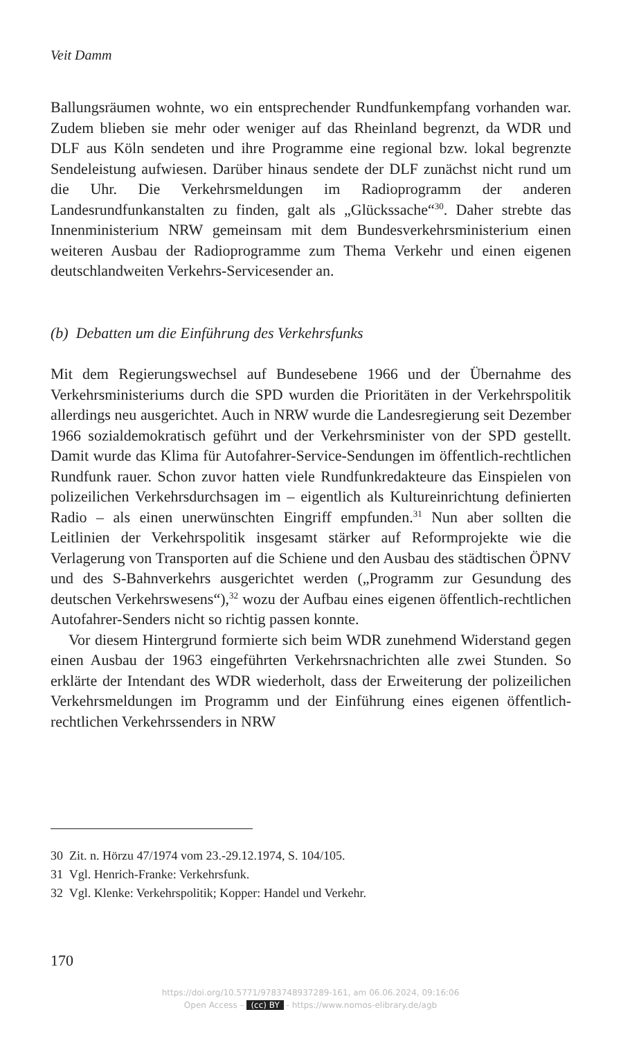Veit Damm
Ballungsräumen wohnte, wo ein entsprechender Rundfunkempfang vorhanden war. Zudem blieben sie mehr oder weniger auf das Rheinland begrenzt, da WDR und DLF aus Köln sendeten und ihre Programme eine regional bzw. lokal begrenzte Sendeleistung aufwiesen. Darüber hinaus sendete der DLF zunächst nicht rund um die Uhr. Die Verkehrsmeldungen im Radioprogramm der anderen Landesrundfunkanstalten zu finden, galt als „Glückssache“<sup>30</sup>. Daher strebte das Innenministerium NRW gemeinsam mit dem Bundesverkehrsministerium einen weiteren Ausbau der Radioprogramme zum Thema Verkehr und einen eigenen deutschlandweiten Verkehrs-Servicesender an.
(b) Debatten um die Einführung des Verkehrsfunks
Mit dem Regierungswechsel auf Bundesebene 1966 und der Übernahme des Verkehrsministeriums durch die SPD wurden die Prioritäten in der Verkehrspolitik allerdings neu ausgerichtet. Auch in NRW wurde die Landesregierung seit Dezember 1966 sozialdemokratisch geführt und der Verkehrsminister von der SPD gestellt. Damit wurde das Klima für Autofahrer-Service-Sendungen im öffentlich-rechtlichen Rundfunk rauer. Schon zuvor hatten viele Rundfunkredakteure das Einspielen von polizeilichen Verkehrsdurchsagen im – eigentlich als Kultureinrichtung definierten Radio – als einen unerwünschten Eingriff empfunden.<sup>31</sup> Nun aber sollten die Leitlinien der Verkehrspolitik insgesamt stärker auf Reformprojekte wie die Verlagerung von Transporten auf die Schiene und den Ausbau des städtischen ÖPNV und des S-Bahnverkehrs ausgerichtet werden („Programm zur Gesundung des deutschen Verkehrswesens“),<sup>32</sup> wozu der Aufbau eines eigenen öffentlich-rechtlichen Autofahrer-Senders nicht so richtig passen konnte.
Vor diesem Hintergrund formierte sich beim WDR zunehmend Widerstand gegen einen Ausbau der 1963 eingeführten Verkehrsnachrichten alle zwei Stunden. So erklärte der Intendant des WDR wiederholt, dass der Erweiterung der polizeilichen Verkehrsmeldungen im Programm und der Einführung eines eigenen öffentlich-rechtlichen Verkehrssenders in NRW
30 Zit. n. Hörzu 47/1974 vom 23.-29.12.1974, S. 104/105.
31 Vgl. Henrich-Franke: Verkehrsfunk.
32 Vgl. Klenke: Verkehrspolitik; Kopper: Handel und Verkehr.
170
https://doi.org/10.5771/9783748937289-161, am 06.06.2024, 09:16:06
Open Access – (cc) BY - https://www.nomos-elibrary.de/agb